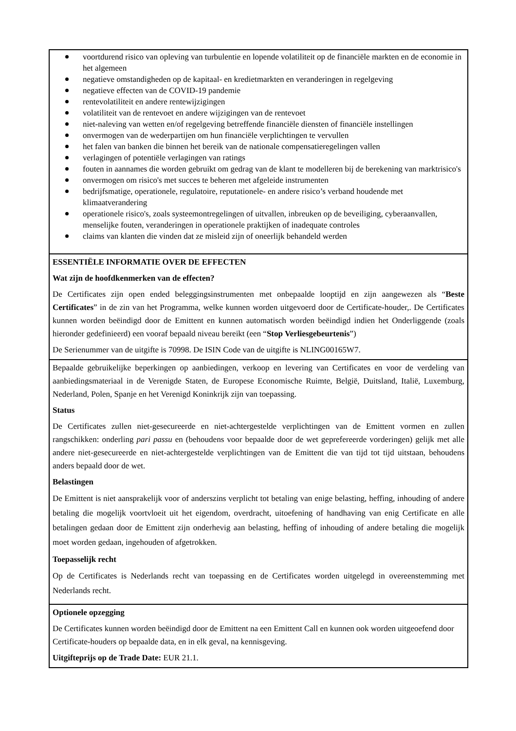voortdurend risico van opleving van turbulentie en lopende volatiliteit op de financiële markten en de economie in het algemeen
negatieve omstandigheden op de kapitaal- en kredietmarkten en veranderingen in regelgeving
negatieve effecten van de COVID-19 pandemie
rentevolatiliteit en andere rentewijzigingen
volatiliteit van de rentevoet en andere wijzigingen van de rentevoet
niet-naleving van wetten en/of regelgeving betreffende financiële diensten of financiële instellingen
onvermogen van de wederpartijen om hun financiële verplichtingen te vervullen
het falen van banken die binnen het bereik van de nationale compensatieregelingen vallen
verlagingen of potentiële verlagingen van ratings
fouten in aannames die worden gebruikt om gedrag van de klant te modelleren bij de berekening van marktrisico's
onvermogen om risico's met succes te beheren met afgeleide instrumenten
bedrijfsmatige, operationele, regulatoire, reputationele- en andere risico’s verband houdende met klimaatverandering
operationele risico's, zoals systeemontregelingen of uitvallen, inbreuken op de beveiliging, cyberaanvallen, menselijke fouten, veranderingen in operationele praktijken of inadequate controles
claims van klanten die vinden dat ze misleid zijn of oneerlijk behandeld werden
ESSENTIËLE INFORMATIE OVER DE EFFECTEN
Wat zijn de hoofdkenmerken van de effecten?
De Certificates zijn open ended beleggingsinstrumenten met onbepaalde looptijd en zijn aangewezen als “Beste Certificates” in de zin van het Programma, welke kunnen worden uitgevoerd door de Certificate-houder,. De Certificates kunnen worden beëindigd door de Emittent en kunnen automatisch worden beëindigd indien het Onderliggende (zoals hieronder gedefinieerd) een vooraf bepaald niveau bereikt (een “Stop Verliesgebeurtenis”)
De Serienummer van de uitgifte is 70998. De ISIN Code van de uitgifte is NLING00165W7.
Bepaalde gebruikelijke beperkingen op aanbiedingen, verkoop en levering van Certificates en voor de verdeling van aanbiedingsmateriaal in de Verenigde Staten, de Europese Economische Ruimte, België, Duitsland, Italië, Luxemburg, Nederland, Polen, Spanje en het Verenigd Koninkrijk zijn van toepassing.
Status
De Certificates zullen niet-gesecureerde en niet-achtergestelde verplichtingen van de Emittent vormen en zullen rangschikken: onderling pari passu en (behoudens voor bepaalde door de wet geprefereerde vorderingen) gelijk met alle andere niet-gesecureerde en niet-achtergestelde verplichtingen van de Emittent die van tijd tot tijd uitstaan, behoudens anders bepaald door de wet.
Belastingen
De Emittent is niet aansprakelijk voor of anderszins verplicht tot betaling van enige belasting, heffing, inhouding of andere betaling die mogelijk voortvloeit uit het eigendom, overdracht, uitoefening of handhaving van enig Certificate en alle betalingen gedaan door de Emittent zijn onderhevig aan belasting, heffing of inhouding of andere betaling die mogelijk moet worden gedaan, ingehouden of afgetrokken.
Toepasselijk recht
Op de Certificates is Nederlands recht van toepassing en de Certificates worden uitgelegd in overeenstemming met Nederlands recht.
Optionele opzegging
De Certificates kunnen worden beëindigd door de Emittent na een Emittent Call en kunnen ook worden uitgeoefend door Certificate-houders op bepaalde data, en in elk geval, na kennisgeving.
Uitgifteprijs op de Trade Date: EUR 21.1.